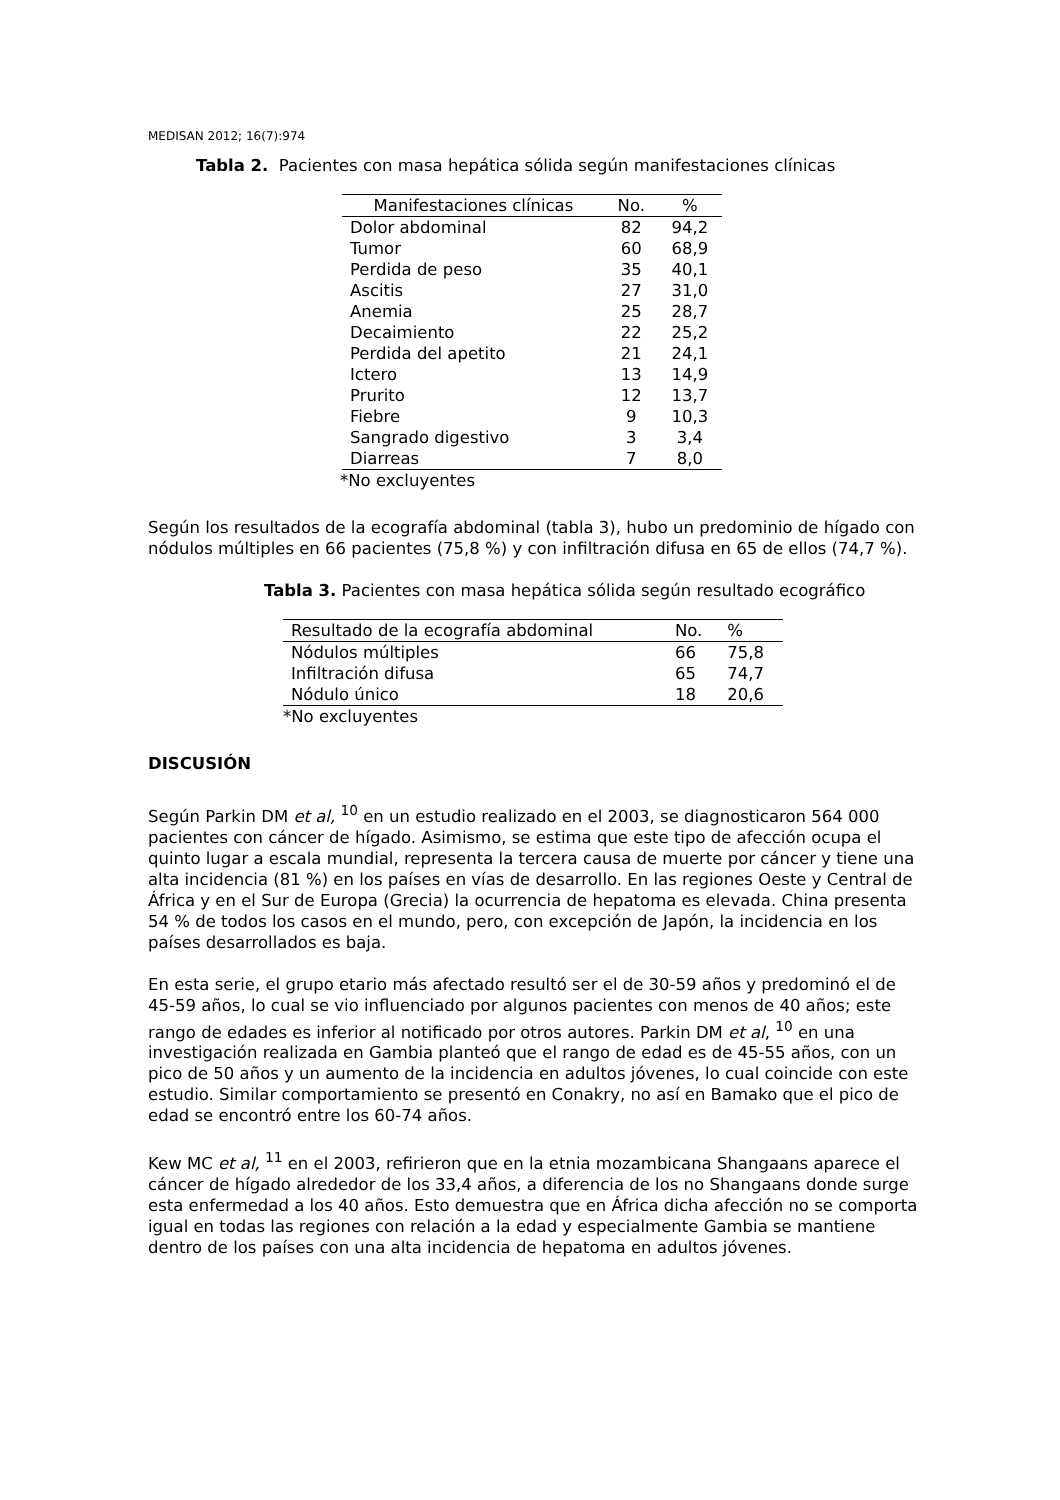MEDISAN 2012; 16(7):974
Tabla 2. Pacientes con masa hepática sólida según manifestaciones clínicas
| Manifestaciones clínicas | No. | % |
| --- | --- | --- |
| Dolor abdominal | 82 | 94,2 |
| Tumor | 60 | 68,9 |
| Perdida de peso | 35 | 40,1 |
| Ascitis | 27 | 31,0 |
| Anemia | 25 | 28,7 |
| Decaimiento | 22 | 25,2 |
| Perdida del apetito | 21 | 24,1 |
| Ictero | 13 | 14,9 |
| Prurito | 12 | 13,7 |
| Fiebre | 9 | 10,3 |
| Sangrado digestivo | 3 | 3,4 |
| Diarreas | 7 | 8,0 |
*No excluyentes
Según los resultados de la ecografía abdominal (tabla 3), hubo un predominio de hígado con nódulos múltiples en 66 pacientes (75,8 %) y con infiltración difusa en 65 de ellos (74,7 %).
Tabla 3. Pacientes con masa hepática sólida según resultado ecográfico
| Resultado de la ecografía abdominal | No. | % |
| --- | --- | --- |
| Nódulos múltiples | 66 | 75,8 |
| Infiltración difusa | 65 | 74,7 |
| Nódulo único | 18 | 20,6 |
*No excluyentes
DISCUSIÓN
Según Parkin DM et al, <sup>10</sup> en un estudio realizado en el 2003, se diagnosticaron 564 000 pacientes con cáncer de hígado. Asimismo, se estima que este tipo de afección ocupa el quinto lugar a escala mundial, representa la tercera causa de muerte por cáncer y tiene una alta incidencia (81 %) en los países en vías de desarrollo. En las regiones Oeste y Central de África y en el Sur de Europa (Grecia) la ocurrencia de hepatoma es elevada. China presenta 54 % de todos los casos en el mundo, pero, con excepción de Japón, la incidencia en los países desarrollados es baja.
En esta serie, el grupo etario más afectado resultó ser el de 30-59 años y predominó el de 45-59 años, lo cual se vio influenciado por algunos pacientes con menos de 40 años; este rango de edades es inferior al notificado por otros autores. Parkin DM et al, <sup>10</sup> en una investigación realizada en Gambia planteó que el rango de edad es de 45-55 años, con un pico de 50 años y un aumento de la incidencia en adultos jóvenes, lo cual coincide con este estudio. Similar comportamiento se presentó en Conakry, no así en Bamako que el pico de edad se encontró entre los 60-74 años.
Kew MC et al, <sup>11</sup> en el 2003, refirieron que en la etnia mozambicana Shangaans aparece el cáncer de hígado alrededor de los 33,4 años, a diferencia de los no Shangaans donde surge esta enfermedad a los 40 años. Esto demuestra que en África dicha afección no se comporta igual en todas las regiones con relación a la edad y especialmente Gambia se mantiene dentro de los países con una alta incidencia de hepatoma en adultos jóvenes.